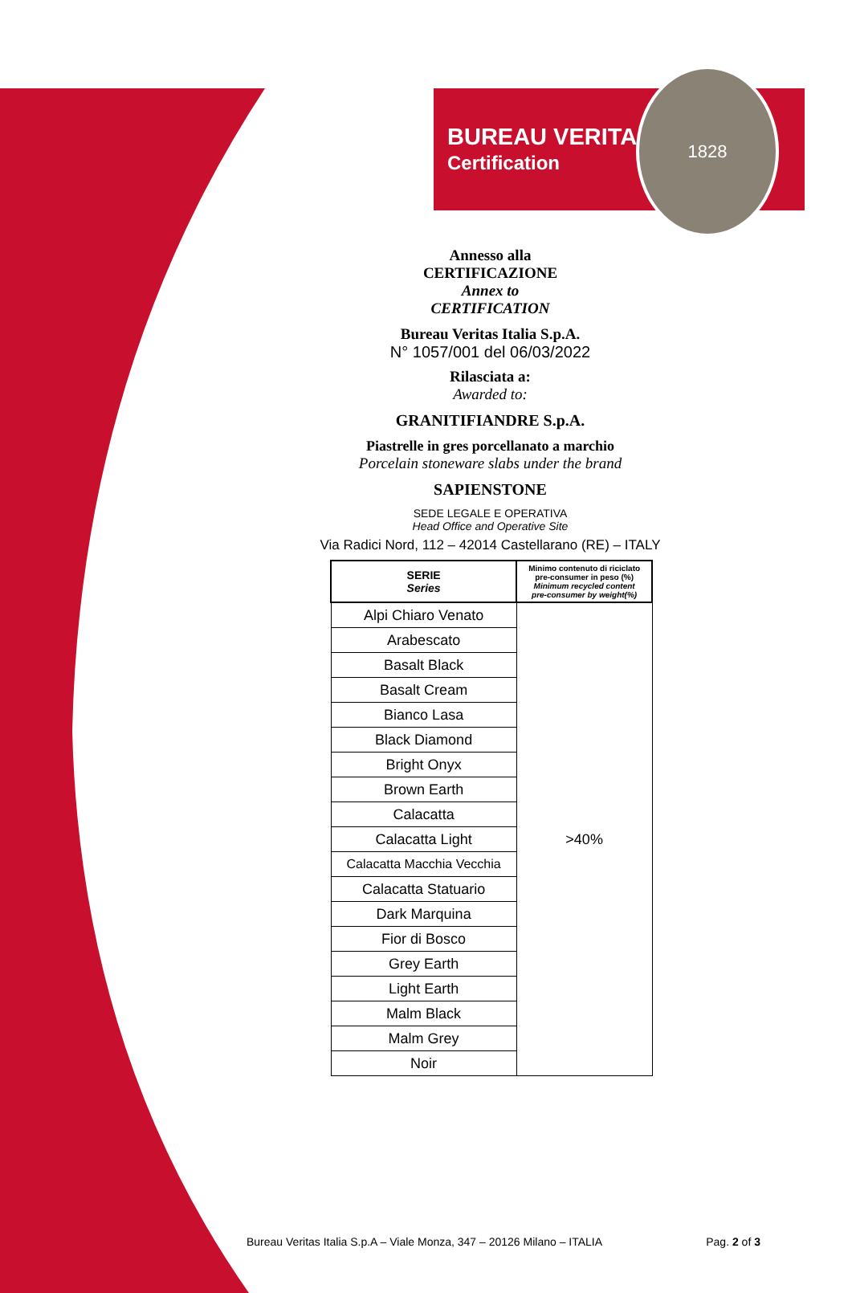BUREAU VERITAS
Certification
1828
Annesso alla
CERTIFICAZIONE
Annex to
CERTIFICATION
Bureau Veritas Italia S.p.A.
N° 1057/001 del 06/03/2022
Rilasciata a:
Awarded to:
GRANITIFIANDRE S.p.A.
Piastrelle in gres porcellanato a marchio
Porcelain stoneware slabs under the brand
SAPIENSTONE
SEDE LEGALE E OPERATIVA
Head Office and Operative Site
Via Radici Nord, 112 – 42014 Castellarano (RE) – ITALY
| SERIE Series | Minimo contenuto di riciclato pre-consumer in peso (%) Minimum recycled content pre-consumer by weight(%) |
| --- | --- |
| Alpi Chiaro Venato | >40% |
| Arabescato | |
| Basalt Black | |
| Basalt Cream | |
| Bianco Lasa | |
| Black Diamond | |
| Bright Onyx | |
| Brown Earth | |
| Calacatta | |
| Calacatta Light | |
| Calacatta Macchia Vecchia | |
| Calacatta Statuario | |
| Dark Marquina | |
| Fior di Bosco | |
| Grey Earth | |
| Light Earth | |
| Malm Black | |
| Malm Grey | |
| Noir | |
Bureau Veritas Italia S.p.A – Viale Monza, 347 – 20126 Milano – ITALIA Pag. 2 of 3